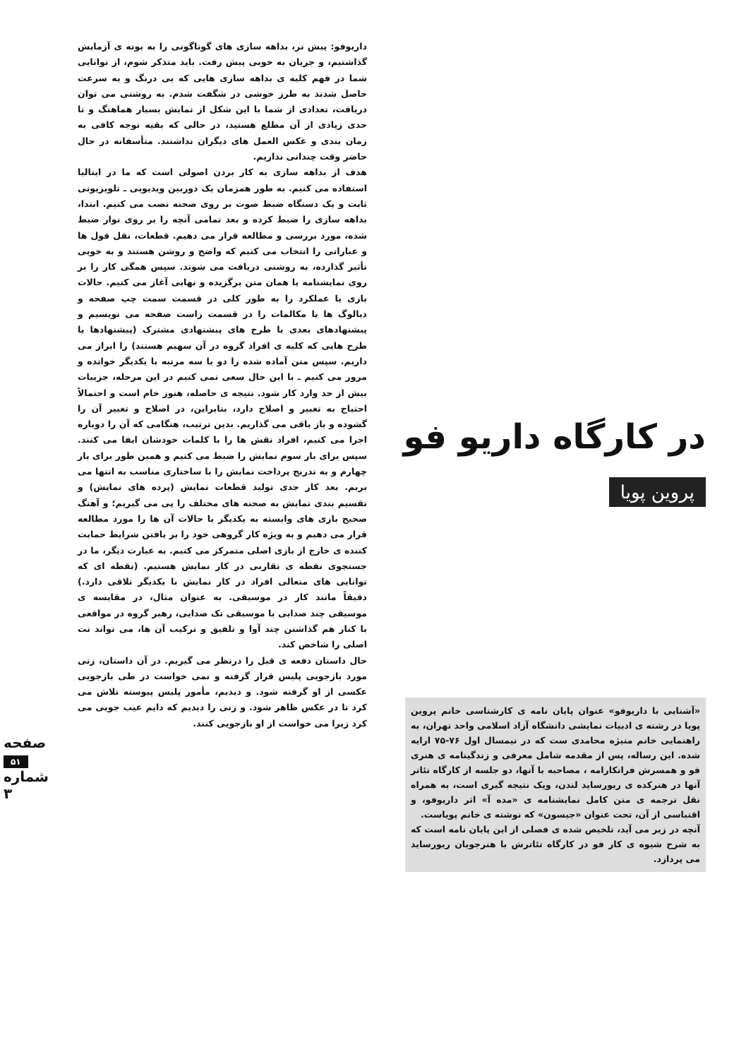در کارگاه داریو فو
پروین پویا
«آشنایی با داریوفو» عنوان پایان نامه ی کارشناسی خانم پروین پویا در رشته ی ادبیات نمایشی دانشگاه آزاد اسلامی واحد تهران، به راهنمایی خانم منیژه محامدی ست که در نیمسال اول ۷۶-۷۵ ارایه شده. این رساله، پس از مقدمه شامل معرفی و زندگینامه ی هنری فو و همسرش فرانکارامه ، مصاحبه با آنها، دو جلسه از کارگاه تئاتر آنها در هنرکده ی ریورساید لندن، ویک نتیجه گیری است، به همراه نقل ترجمه ی متن کامل نمایشنامه ی «مده آ» اثر داریوفو، و اقتباسی از آن، تحت عنوان «جیسون» که نوشته ی خانم پویاست.
آنچه در زیر می آید، تلخیص شده ی فصلی از این پایان نامه است که به شرح شیوه ی کار فو در کارگاه تئاترش با هنرجویان ریورساید می پردازد.
داریوفو: پیش تر، بداهه سازی های گوناگونی را به بوته ی آزمایش گذاشتیم، و جریان به خوبی پیش رفت. باید متذکر شوم، از توانایی شما در فهم کلیه ی بداهه سازی هایی که بی درنگ و به سرعت حاصل شدند به طرز خوشی در شگفت شدم. به روشنی می توان دریافت، تعدادی از شما با این شکل از نمایش بسیار هماهنگ و تا حدی زیادی از آن مطلع هستید، در حالی که بقیه توجه کافی به زمان بندی و عکس العمل های دیگران نداشتند. متأسفانه در حال حاضر وقت چندانی نداریم.
هدف از بداهه سازی به کار بردن اصولی است که ما در ایتالیا استفاده می کنیم. به طور همزمان یک دوربین ویدیویی ـ تلویزیونی ثابت و یک دستگاه ضبط صوت بر روی صحنه نصب می کنیم. ابتدا، بداهه سازی را ضبط کرده و بعد تمامی آنچه را بر روی نوار ضبط شده، مورد بررسی و مطالعه قرار می دهیم. قطعات، نقل قول ها و عباراتی را انتخاب می کنیم که واضح و روشن هستند و به خوبی تأثیر گذارده، به روشنی دریافت می شوند. سپس همگی کار را بر روی نمایشنامه یا همان متن برگزیده و نهایی آغاز می کنیم. حالات بازی یا عملکرد را به طور کلی در قسمت سمت چپ صفحه و دیالوگ ها یا مکالمات را در قسمت راست صفحه می نویسیم و پیشنهادهای بعدی یا طرح های پیشنهادی مشترک (پیشنهادها یا طرح هایی که کلیه ی افراد گروه در آن سهیم هستند) را ابراز می داریم. سپس متن آماده شده را دو یا سه مرتبه با یکدیگر خوانده و مرور می کنیم ـ با این حال سعی نمی کنیم در این مرحله، جزییات بیش از حد وارد کار شود. نتیجه ی حاصله، هنوز خام است و احتمالاً احتیاج به تغییر و اصلاح دارد، بنابراین، در اصلاح و تغییر آن را گشوده و باز باقی می گذاریم. بدین ترتیب، هنگامی که آن را دوباره اجرا می کنیم، افراد نقش ها را با کلمات خودشان ایفا می کنند. سپس برای بار سوم نمایش را ضبط می کنیم و همین طور برای بار چهارم و به تدریج پرداخت نمایش را با ساختاری مناسب به انتها می بریم. بعد کار جدی تولید قطعات نمایش (پرده های نمایش) و تقسیم بندی نمایش به صحنه های مختلف را پی می گیریم؛ و آهنگ صحیح بازی های وابسته به یکدیگر یا حالات آن ها را مورد مطالعه قرار می دهیم و به ویژه کار گروهی خود را بر یافتن شرایط حمایت کننده ی خارج از بازی اصلی متمرکز می کنیم. به عبارت دیگر، ما در جستجوی نقطه ی تقاربی در کار نمایش هستیم. (نقطه ای که توانایی های متعالی افراد در کار نمایش با یکدیگر تلاقی دارد.) دقیقاً مانند کار در موسیقی. به عنوان مثال، در مقایسه ی موسیقی چند صدایی با موسیقی تک صدایی، رهبر گروه در مواقعی با کنار هم گذاشتن چند آوا و تلفیق و ترکیب آن ها، می تواند نت اصلی را شاخص کند.
حال داستان دفعه ی قبل را درنظر می گیریم. در آن داستان، زنی مورد بازجویی پلیس قرار گرفته و نمی خواست در طی بازجویی عکسی از او گرفته شود. و دیدیم، مأمور پلیس پیوسته تلاش می کرد تا در عکس ظاهر شود. و زنی را دیدیم که دایم عیب جویی می کرد زیرا می خواست از او بازجویی کنند.
صفحه ۵۱ شماره ۳